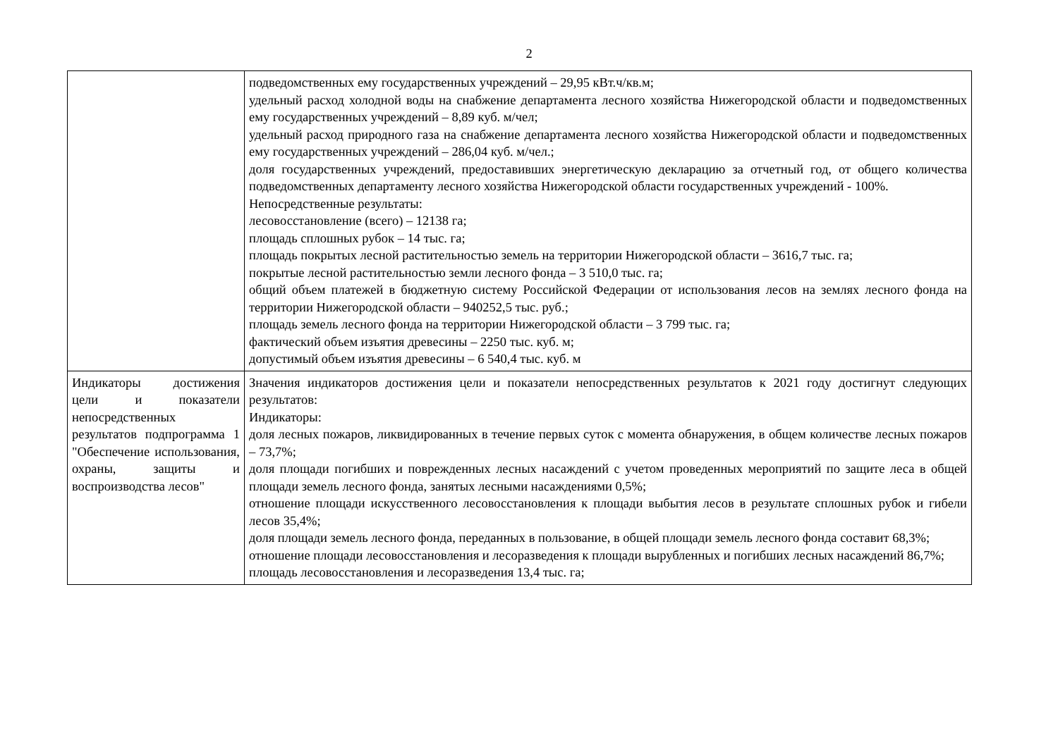2
| | подведомственных ему государственных учреждений – 29,95 кВт.ч/кв.м; удельный расход холодной воды на снабжение департамента лесного хозяйства Нижегородской области и подведомственных ему государственных учреждений – 8,89 куб. м/чел; удельный расход природного газа на снабжение департамента лесного хозяйства Нижегородской области и подведомственных ему государственных учреждений – 286,04 куб. м/чел.; доля государственных учреждений, предоставивших энергетическую декларацию за отчетный год, от общего количества подведомственных департаменту лесного хозяйства Нижегородской области государственных учреждений - 100%. Непосредственные результаты: лесовосстановление (всего) – 12138 га; площадь сплошных рубок – 14 тыс. га; площадь покрытых лесной растительностью земель на территории Нижегородской области – 3616,7 тыс. га; покрытые лесной растительностью земли лесного фонда – 3 510,0 тыс. га; общий объем платежей в бюджетную систему Российской Федерации от использования лесов на землях лесного фонда на территории Нижегородской области – 940252,5 тыс. руб.; площадь земель лесного фонда на территории Нижегородской области – 3 799 тыс. га; фактический объем изъятия древесины – 2250 тыс. куб. м; допустимый объем изъятия древесины – 6 540,4 тыс. куб. м |
| Индикаторы достижения цели и показатели непосредственных результатов подпрограмма 1 "Обеспечение использования, охраны, защиты и воспроизводства лесов" | Значения индикаторов достижения цели и показатели непосредственных результатов к 2021 году достигнут следующих результатов: Индикаторы: доля лесных пожаров, ликвидированных в течение первых суток с момента обнаружения, в общем количестве лесных пожаров – 73,7%; доля площади погибших и поврежденных лесных насаждений с учетом проведенных мероприятий по защите леса в общей площади земель лесного фонда, занятых лесными насаждениями 0,5%; отношение площади искусственного лесовосстановления к площади выбытия лесов в результате сплошных рубок и гибели лесов 35,4%; доля площади земель лесного фонда, переданных в пользование, в общей площади земель лесного фонда составит 68,3%; отношение площади лесовосстановления и лесоразведения к площади вырубленных и погибших лесных насаждений 86,7%; площадь лесовосстановления и лесоразведения 13,4 тыс. га; |